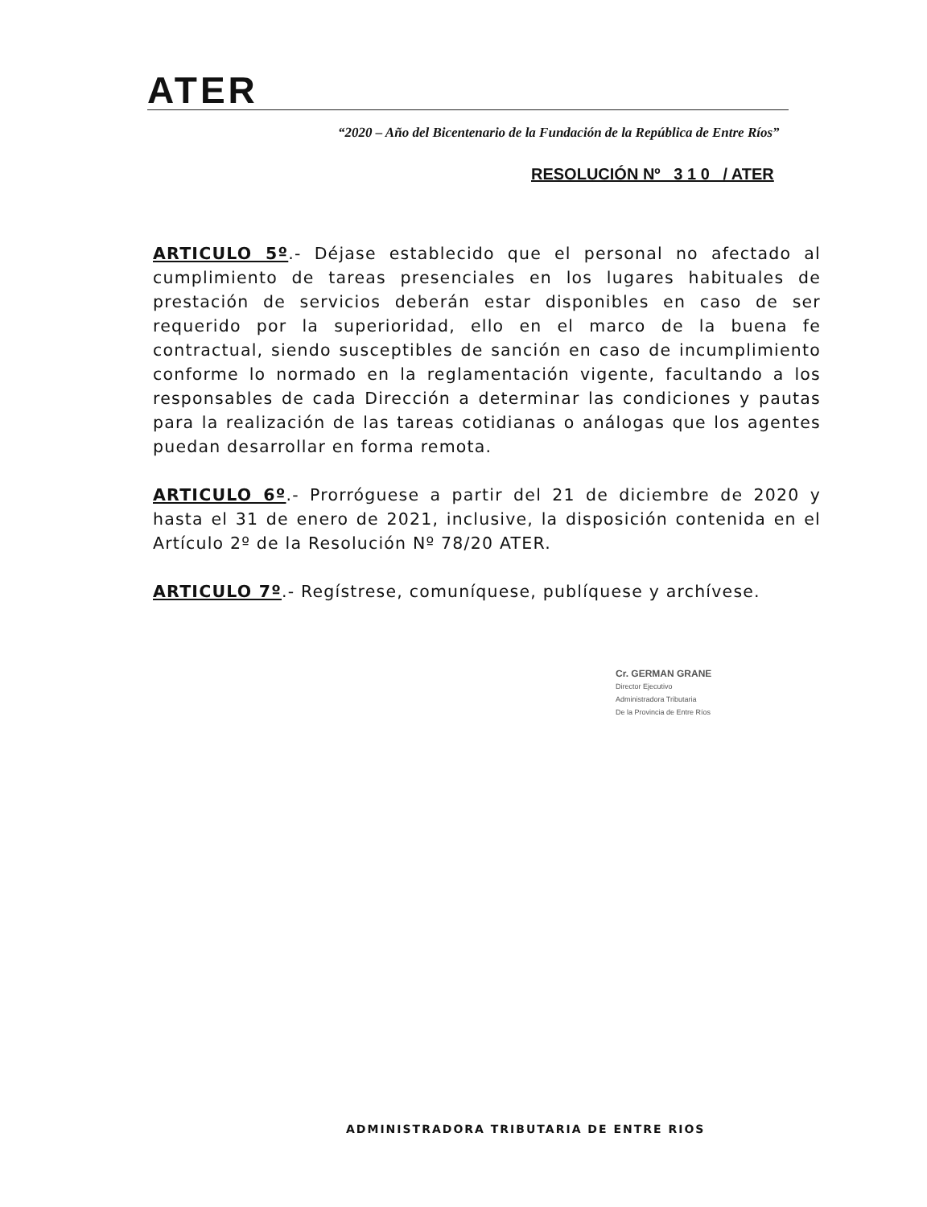ATER
“2020 – Año del Bicentenario de la Fundación de la República de Entre Ríos”
RESOLUCIÓN Nº 3 1 0 / ATER
ARTICULO 5º.- Déjase establecido que el personal no afectado al cumplimiento de tareas presenciales en los lugares habituales de prestación de servicios deberán estar disponibles en caso de ser requerido por la superioridad, ello en el marco de la buena fe contractual, siendo susceptibles de sanción en caso de incumplimiento conforme lo normado en la reglamentación vigente, facultando a los responsables de cada Dirección a determinar las condiciones y pautas para la realización de las tareas cotidianas o análogas que los agentes puedan desarrollar en forma remota.
ARTICULO 6º.- Prorróguese a partir del 21 de diciembre de 2020 y hasta el 31 de enero de 2021, inclusive, la disposición contenida en el Artículo 2º de la Resolución Nº 78/20 ATER.
ARTICULO 7º.- Regístrese, comuníquese, publíquese y archívese.
Cr. GERMAN GRANE
Director Ejecutivo
Administradora Tributaria
De la Provincia de Entre Ríos
ADMINISTRADORA TRIBUTARIA DE ENTRE RIOS